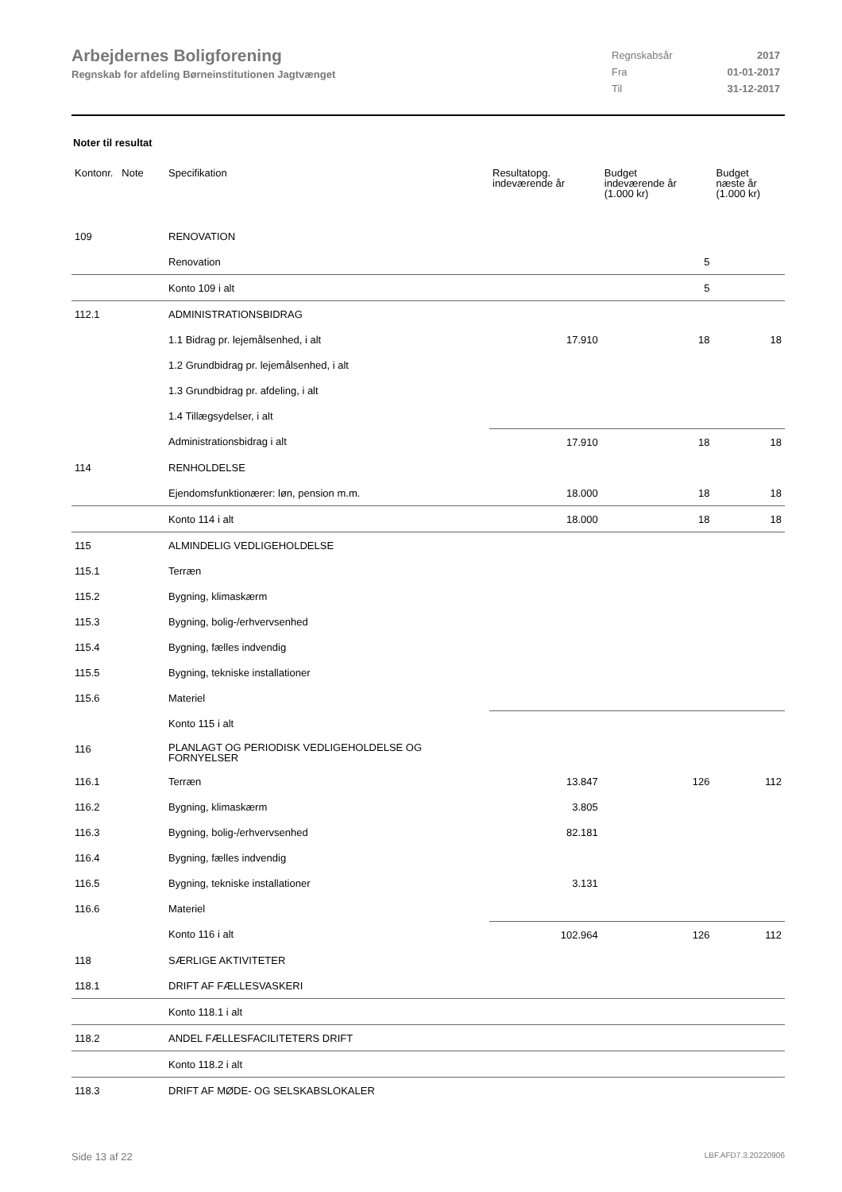Arbejdernes Boligforening
Regnskab for afdeling Børneinstitutionen Jagtvænget
| Regnskabsår | 2017 |
| Fra | 01-01-2017 |
| Til | 31-12-2017 |
Noter til resultat
| Kontonr. Note | Specifikation | Resultatopg. indeværende år | Budget indeværende år (1.000 kr) | Budget næste år (1.000 kr) |
| --- | --- | --- | --- | --- |
| 109 | RENOVATION | | | |
| | Renovation | | 5 | |
| | Konto 109 i alt | | 5 | |
| 112.1 | ADMINISTRATIONSBIDRAG | | | |
| | 1.1 Bidrag pr. lejemålsenhed, i alt | 17.910 | 18 | 18 |
| | 1.2 Grundbidrag pr. lejemålsenhed, i alt | | | |
| | 1.3 Grundbidrag pr. afdeling, i alt | | | |
| | 1.4 Tillægsydelser, i alt | | | |
| | Administrationsbidrag i alt | 17.910 | 18 | 18 |
| 114 | RENHOLDELSE | | | |
| | Ejendomsfunktionærer: løn, pension m.m. | 18.000 | 18 | 18 |
| | Konto 114 i alt | 18.000 | 18 | 18 |
| 115 | ALMINDELIG VEDLIGEHOLDELSE | | | |
| 115.1 | Terræn | | | |
| 115.2 | Bygning, klimaskærm | | | |
| 115.3 | Bygning, bolig-/erhvervsenhed | | | |
| 115.4 | Bygning, fælles indvendig | | | |
| 115.5 | Bygning, tekniske installationer | | | |
| 115.6 | Materiel | | | |
| | Konto 115 i alt | | | |
| 116 | PLANLAGT OG PERIODISK VEDLIGEHOLDELSE OG FORNYELSER | | | |
| 116.1 | Terræn | 13.847 | 126 | 112 |
| 116.2 | Bygning, klimaskærm | 3.805 | | |
| 116.3 | Bygning, bolig-/erhvervsenhed | 82.181 | | |
| 116.4 | Bygning, fælles indvendig | | | |
| 116.5 | Bygning, tekniske installationer | 3.131 | | |
| 116.6 | Materiel | | | |
| | Konto 116 i alt | 102.964 | 126 | 112 |
| 118 | SÆRLIGE AKTIVITETER | | | |
| 118.1 | DRIFT AF FÆLLESVASKERI | | | |
| | Konto 118.1 i alt | | | |
| 118.2 | ANDEL FÆLLESFACILITETERS DRIFT | | | |
| | Konto 118.2 i alt | | | |
| 118.3 | DRIFT AF MØDE- OG SELSKABSLOKALER | | | |
Side 13 af 22 LBF.AFD7.3.20220906